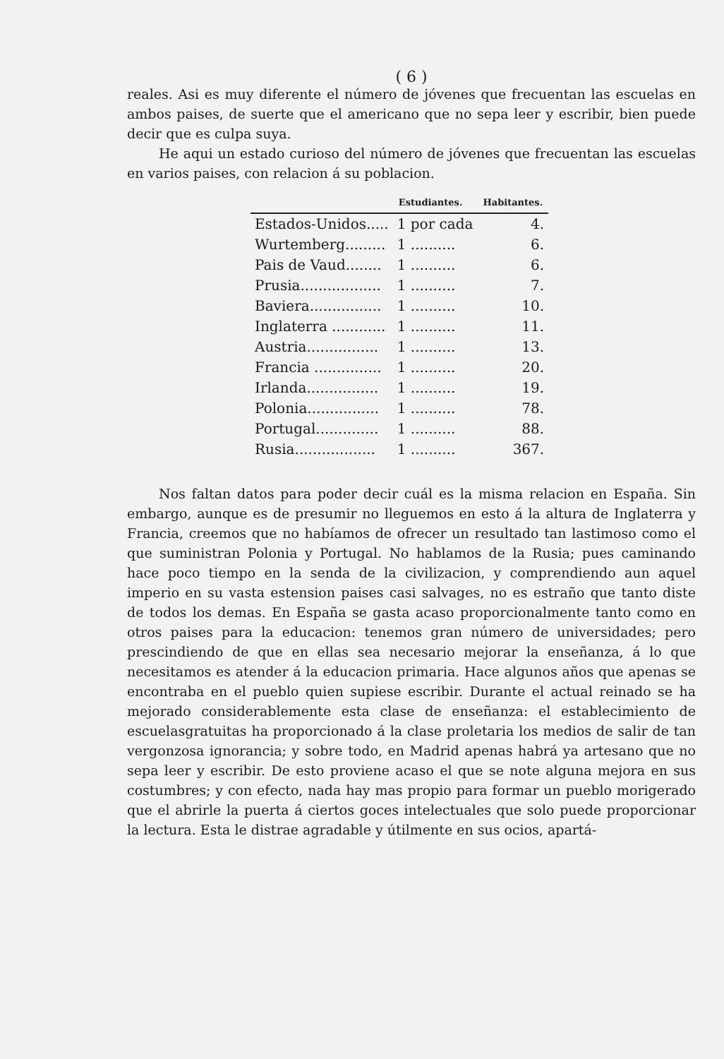( 6 )
reales. Asi es muy diferente el número de jóvenes que frecuentan las escuelas en ambos paises, de suerte que el americano que no sepa leer y escribir, bien puede decir que es culpa suya.
He aqui un estado curioso del número de jóvenes que frecuentan las escuelas en varios paises, con relacion á su poblacion.
| | Estudiantes. | Habitantes. |
| --- | --- | --- |
| Estados-Unidos..... | 1 por cada | 4. |
| Wurtemberg......... | 1 .......... | 6. |
| Pais de Vaud........ | 1 .......... | 6. |
| Prusia.................. | 1 .......... | 7. |
| Baviera................ | 1 .......... | 10. |
| Inglaterra ............ | 1 .......... | 11. |
| Austria................ | 1 .......... | 13. |
| Francia ............... | 1 .......... | 20. |
| Irlanda................ | 1 .......... | 19. |
| Polonia................ | 1 .......... | 78. |
| Portugal.............. | 1 .......... | 88. |
| Rusia.................. | 1 .......... | 367. |
Nos faltan datos para poder decir cuál es la misma relacion en España. Sin embargo, aunque es de presumir no lleguemos en esto á la altura de Inglaterra y Francia, creemos que no habíamos de ofrecer un resultado tan lastimoso como el que suministran Polonia y Portugal. No hablamos de la Rusia; pues caminando hace poco tiempo en la senda de la civilizacion, y comprendiendo aun aquel imperio en su vasta estension paises casi salvages, no es estraño que tanto diste de todos los demas. En España se gasta acaso proporcionalmente tanto como en otros paises para la educacion: tenemos gran número de universidades; pero prescindiendo de que en ellas sea necesario mejorar la enseñanza, á lo que necesitamos es atender á la educacion primaria. Hace algunos años que apenas se encontraba en el pueblo quien supiese escribir. Durante el actual reinado se ha mejorado considerablemente esta clase de enseñanza: el establecimiento de escuelasgratuitas ha proporcionado á la clase proletaria los medios de salir de tan vergonzosa ignorancia; y sobre todo, en Madrid apenas habrá ya artesano que no sepa leer y escribir. De esto proviene acaso el que se note alguna mejora en sus costumbres; y con efecto, nada hay mas propio para formar un pueblo morigerado que el abrirle la puerta á ciertos goces intelectuales que solo puede proporcionar la lectura. Esta le distrae agradable y útilmente en sus ocios, apartá-